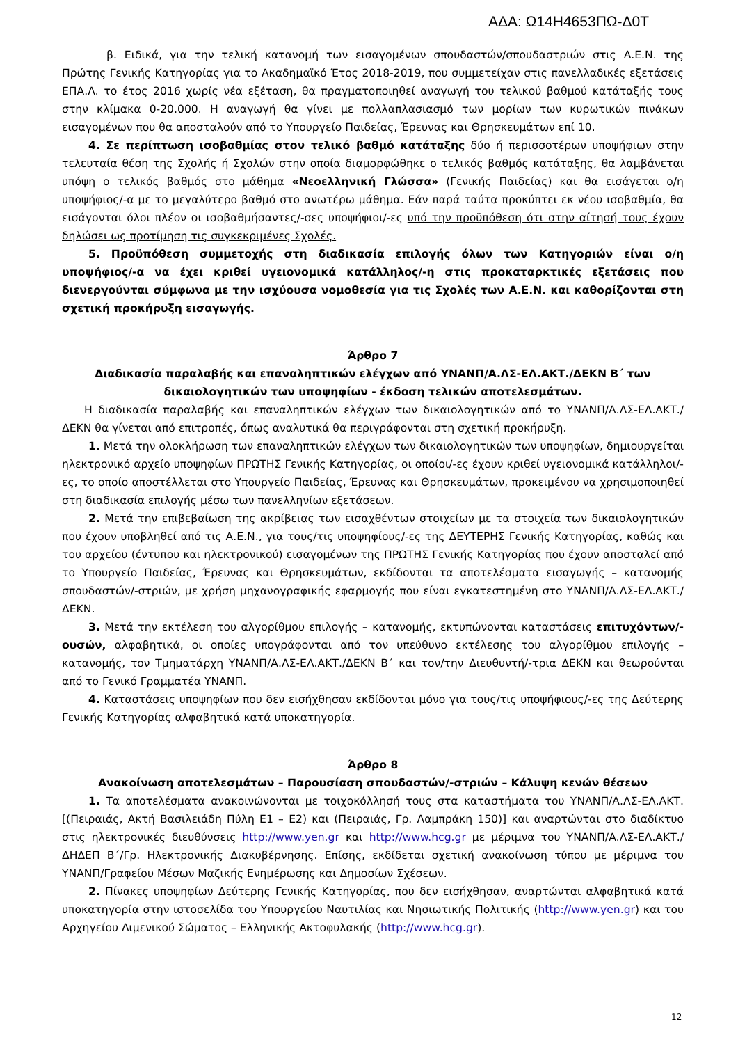ΑΔΑ: Ω14Η4653ΠΩ-Δ0Τ
β. Ειδικά, για την τελική κατανομή των εισαγομένων σπουδαστών/σπουδαστριών στις Α.Ε.Ν. της Πρώτης Γενικής Κατηγορίας για το Ακαδημαϊκό Έτος 2018-2019, που συμμετείχαν στις πανελλαδικές εξετάσεις ΕΠΑ.Λ. το έτος 2016 χωρίς νέα εξέταση, θα πραγματοποιηθεί αναγωγή του τελικού βαθμού κατάταξής τους στην κλίμακα 0-20.000. Η αναγωγή θα γίνει με πολλαπλασιασμό των μορίων των κυρωτικών πινάκων εισαγομένων που θα αποσταλούν από το Υπουργείο Παιδείας, Έρευνας και Θρησκευμάτων επί 10.
4. Σε περίπτωση ισοβαθμίας στον τελικό βαθμό κατάταξης δύο ή περισσοτέρων υποψήφιων στην τελευταία θέση της Σχολής ή Σχολών στην οποία διαμορφώθηκε ο τελικός βαθμός κατάταξης, θα λαμβάνεται υπόψη ο τελικός βαθμός στο μάθημα «Νεοελληνική Γλώσσα» (Γενικής Παιδείας) και θα εισάγεται ο/η υποψήφιος/-α με το μεγαλύτερο βαθμό στο ανωτέρω μάθημα. Εάν παρά ταύτα προκύπτει εκ νέου ισοβαθμία, θα εισάγονται όλοι πλέον οι ισοβαθμήσαντες/-σες υποψήφιοι/-ες υπό την προϋπόθεση ότι στην αίτησή τους έχουν δηλώσει ως προτίμηση τις συγκεκριμένες Σχολές.
5. Προϋπόθεση συμμετοχής στη διαδικασία επιλογής όλων των Κατηγοριών είναι ο/η υποψήφιος/-α να έχει κριθεί υγειονομικά κατάλληλος/-η στις προκαταρκτικές εξετάσεις που διενεργούνται σύμφωνα με την ισχύουσα νομοθεσία για τις Σχολές των Α.Ε.Ν. και καθορίζονται στη σχετική προκήρυξη εισαγωγής.
Άρθρο 7
Διαδικασία παραλαβής και επαναληπτικών ελέγχων από ΥΝΑΝΠ/Α.ΛΣ-ΕΛ.ΑΚΤ./ΔΕΚΝ Β΄ των δικαιολογητικών των υποψηφίων - έκδοση τελικών αποτελεσμάτων.
Η διαδικασία παραλαβής και επαναληπτικών ελέγχων των δικαιολογητικών από το ΥΝΑΝΠ/Α.ΛΣ-ΕΛ.ΑΚΤ./ΔΕΚΝ θα γίνεται από επιτροπές, όπως αναλυτικά θα περιγράφονται στη σχετική προκήρυξη.
1. Μετά την ολοκλήρωση των επαναληπτικών ελέγχων των δικαιολογητικών των υποψηφίων, δημιουργείται ηλεκτρονικό αρχείο υποψηφίων ΠΡΩΤΗΣ Γενικής Κατηγορίας, οι οποίοι/-ες έχουν κριθεί υγειονομικά κατάλληλοι/-ες, το οποίο αποστέλλεται στο Υπουργείο Παιδείας, Έρευνας και Θρησκευμάτων, προκειμένου να χρησιμοποιηθεί στη διαδικασία επιλογής μέσω των πανελληνίων εξετάσεων.
2. Μετά την επιβεβαίωση της ακρίβειας των εισαχθέντων στοιχείων με τα στοιχεία των δικαιολογητικών που έχουν υποβληθεί από τις Α.Ε.Ν., για τους/τις υποψηφίους/-ες της ΔΕΥΤΕΡΗΣ Γενικής Κατηγορίας, καθώς και του αρχείου (έντυπου και ηλεκτρονικού) εισαγομένων της ΠΡΩΤΗΣ Γενικής Κατηγορίας που έχουν αποσταλεί από το Υπουργείο Παιδείας, Έρευνας και Θρησκευμάτων, εκδίδονται τα αποτελέσματα εισαγωγής – κατανομής σπουδαστών/-στριών, με χρήση μηχανογραφικής εφαρμογής που είναι εγκατεστημένη στο ΥΝΑΝΠ/Α.ΛΣ-ΕΛ.ΑΚΤ./ΔΕΚΝ.
3. Μετά την εκτέλεση του αλγορίθμου επιλογής – κατανομής, εκτυπώνονται καταστάσεις επιτυχόντων/-ουσών, αλφαβητικά, οι οποίες υπογράφονται από τον υπεύθυνο εκτέλεσης του αλγορίθμου επιλογής – κατανομής, τον Τμηματάρχη ΥΝΑΝΠ/Α.ΛΣ-ΕΛ.ΑΚΤ./ΔΕΚΝ Β΄ και τον/την Διευθυντή/-τρια ΔΕΚΝ και θεωρούνται από το Γενικό Γραμματέα ΥΝΑΝΠ.
4. Καταστάσεις υποψηφίων που δεν εισήχθησαν εκδίδονται μόνο για τους/τις υποψήφιους/-ες της Δεύτερης Γενικής Κατηγορίας αλφαβητικά κατά υποκατηγορία.
Άρθρο 8
Ανακοίνωση αποτελεσμάτων – Παρουσίαση σπουδαστών/-στριών – Κάλυψη κενών θέσεων
1. Τα αποτελέσματα ανακοινώνονται με τοιχοκόλλησή τους στα καταστήματα του ΥΝΑΝΠ/Α.ΛΣ-ΕΛ.ΑΚΤ. [(Πειραιάς, Ακτή Βασιλειάδη Πύλη Ε1 – Ε2) και (Πειραιάς, Γρ. Λαμπράκη 150)] και αναρτώνται στο διαδίκτυο στις ηλεκτρονικές διευθύνσεις http://www.yen.gr και http://www.hcg.gr με μέριμνα του ΥΝΑΝΠ/Α.ΛΣ-ΕΛ.ΑΚΤ./ΔΗΔΕΠ Β΄/Γρ. Ηλεκτρονικής Διακυβέρνησης. Επίσης, εκδίδεται σχετική ανακοίνωση τύπου με μέριμνα του ΥΝΑΝΠ/Γραφείου Μέσων Μαζικής Ενημέρωσης και Δημοσίων Σχέσεων.
2. Πίνακες υποψηφίων Δεύτερης Γενικής Κατηγορίας, που δεν εισήχθησαν, αναρτώνται αλφαβητικά κατά υποκατηγορία στην ιστοσελίδα του Υπουργείου Ναυτιλίας και Νησιωτικής Πολιτικής (http://www.yen.gr) και του Αρχηγείου Λιμενικού Σώματος – Ελληνικής Ακτοφυλακής (http://www.hcg.gr).
12